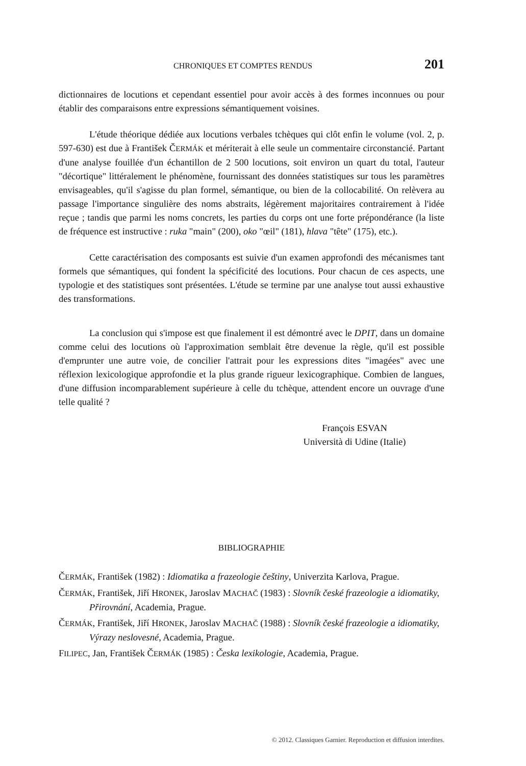CHRONIQUES ET COMPTES RENDUS 201
dictionnaires de locutions et cependant essentiel pour avoir accès à des formes inconnues ou pour établir des comparaisons entre expressions sémantiquement voisines.
L'étude théorique dédiée aux locutions verbales tchèques qui clôt enfin le volume (vol. 2, p. 597-630) est due à František ČERMÁK et mériterait à elle seule un commentaire circonstancié. Partant d'une analyse fouillée d'un échantillon de 2 500 locutions, soit environ un quart du total, l'auteur "décortique" littéralement le phénomène, fournissant des données statistiques sur tous les paramètres envisageables, qu'il s'agisse du plan formel, sémantique, ou bien de la collocabilité. On relèvera au passage l'importance singulière des noms abstraits, légèrement majoritaires contrairement à l'idée reçue ; tandis que parmi les noms concrets, les parties du corps ont une forte prépondérance (la liste de fréquence est instructive : ruka "main" (200), oko "œil" (181), hlava "tête" (175), etc.).
Cette caractérisation des composants est suivie d'un examen approfondi des mécanismes tant formels que sémantiques, qui fondent la spécificité des locutions. Pour chacun de ces aspects, une typologie et des statistiques sont présentées. L'étude se termine par une analyse tout aussi exhaustive des transformations.
La conclusion qui s'impose est que finalement il est démontré avec le DPIT, dans un domaine comme celui des locutions où l'approximation semblait être devenue la règle, qu'il est possible d'emprunter une autre voie, de concilier l'attrait pour les expressions dites "imagées" avec une réflexion lexicologique approfondie et la plus grande rigueur lexicographique. Combien de langues, d'une diffusion incomparablement supérieure à celle du tchèque, attendent encore un ouvrage d'une telle qualité ?
François ESVAN
Università di Udine (Italie)
BIBLIOGRAPHIE
ČERMÁK, František (1982) : Idiomatika a frazeologie češtiny, Univerzita Karlova, Prague.
ČERMÁK, František, Jiří HRONEK, Jaroslav MACHAČ (1983) : Slovník české frazeologie a idiomatiky, Přirovnání, Academia, Prague.
ČERMÁK, František, Jiří HRONEK, Jaroslav MACHAČ (1988) : Slovník české frazeologie a idiomatiky, Výrazy neslovesné, Academia, Prague.
FILIPEC, Jan, František ČERMÁK (1985) : Česka lexikologie, Academia, Prague.
© 2012. Classiques Garnier. Reproduction et diffusion interdites.